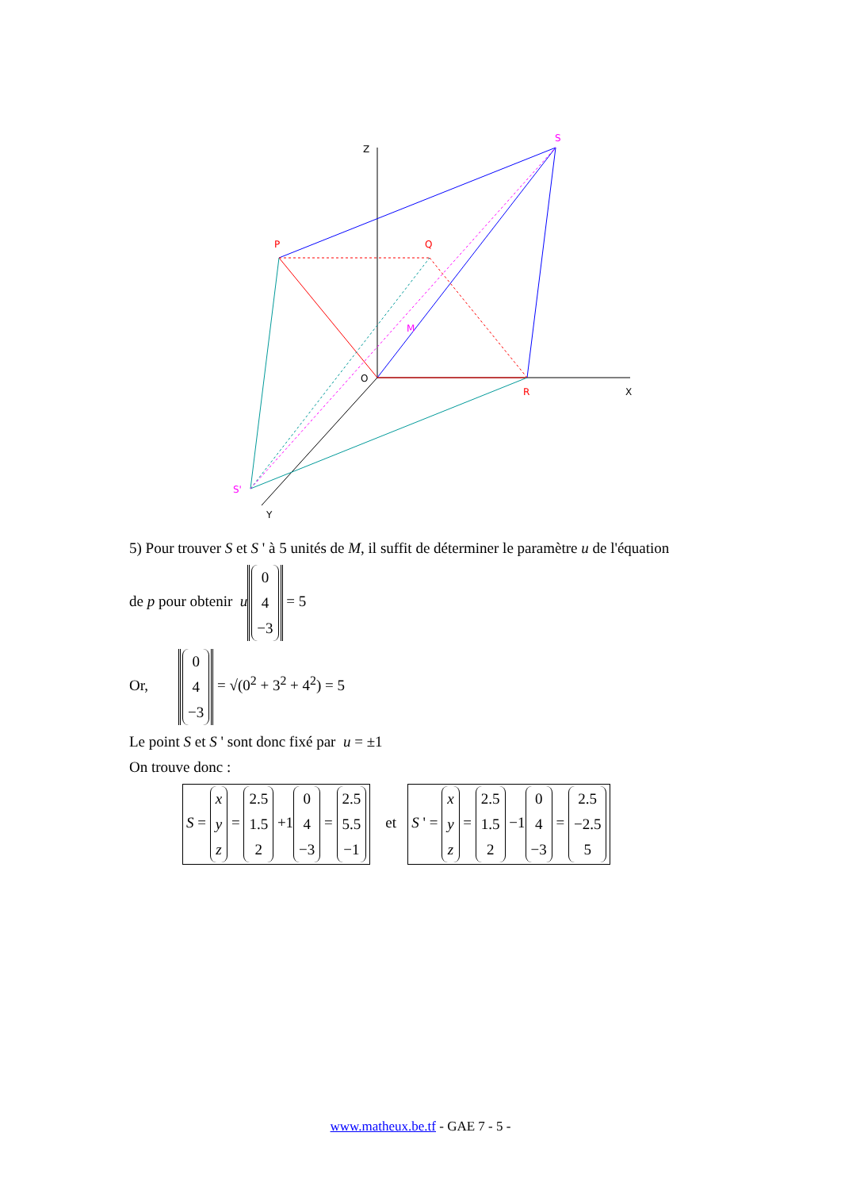Z
S
P
Q
M
O
R
X
S'
Y
5) Pour trouver S et S ' à 5 unités de M, il suffit de déterminer le paramètre u de l'équation
de p pour obtenir u 0
4
−3 = 5
Or, 0
4
−3 = √(0<sup>2</sup> + 3<sup>2</sup> + 4<sup>2</sup>) = 5
Le point S et S ' sont donc fixé par u = ±1
On trouve donc :
S = x
y
z = 2.5
1.5
2 +1 0
4
−3 = 2.5
5.5
−1 et S ' = x
y
z = 2.5
1.5
2 −1 0
4
−3 = 2.5
−2.5
5
www.matheux.be.tf - GAE 7 - 5 -